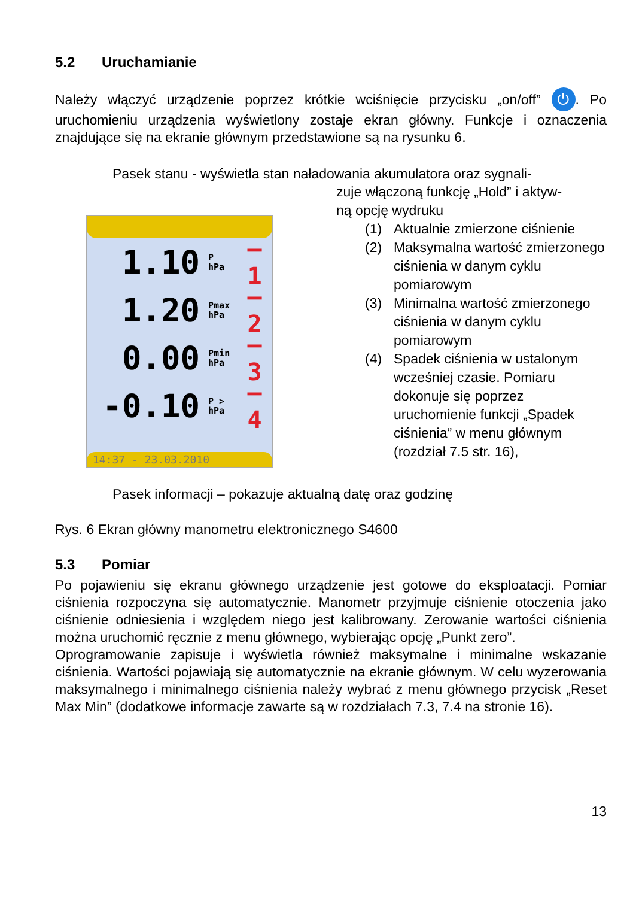5.2 Uruchamianie
Należy włączyć urządzenie poprzez krótkie wciśnięcie przycisku „on/off” ⏻. Po uruchomieniu urządzenia wyświetlony zostaje ekran główny. Funkcje i oznaczenia znajdujące się na ekranie głównym przedstawione są na rysunku 6.
Pasek stanu - wyświetla stan naładowania akumulatora oraz sygnali-
1.10 P
hPa —1
1.20 Pmax
hPa —2
0.00 Pmin
hPa —3
-0.10 P >
hPa —4
14:37 - 23.03.2010
zuje włączoną funkcję „Hold” i aktyw-
ną opcję wydruku
(1) Aktualnie zmierzone ciśnienie
(2) Maksymalna wartość zmierzonego ciśnienia w danym cyklu pomiarowym
(3) Minimalna wartość zmierzonego ciśnienia w danym cyklu pomiarowym
(4) Spadek ciśnienia w ustalonym wcześniej czasie. Pomiaru dokonuje się poprzez uruchomienie funkcji „Spadek ciśnienia” w menu głównym (rozdział 7.5 str. 16),
Pasek informacji – pokazuje aktualną datę oraz godzinę
Rys. 6 Ekran główny manometru elektronicznego S4600
5.3 Pomiar
Po pojawieniu się ekranu głównego urządzenie jest gotowe do eksploatacji. Pomiar ciśnienia rozpoczyna się automatycznie. Manometr przyjmuje ciśnienie otoczenia jako ciśnienie odniesienia i względem niego jest kalibrowany. Zerowanie wartości ciśnienia można uruchomić ręcznie z menu głównego, wybierając opcję „Punkt zero”.
Oprogramowanie zapisuje i wyświetla również maksymalne i minimalne wskazanie ciśnienia. Wartości pojawiają się automatycznie na ekranie głównym. W celu wyzerowania maksymalnego i minimalnego ciśnienia należy wybrać z menu głównego przycisk „Reset Max Min” (dodatkowe informacje zawarte są w rozdziałach 7.3, 7.4 na stronie 16).
13